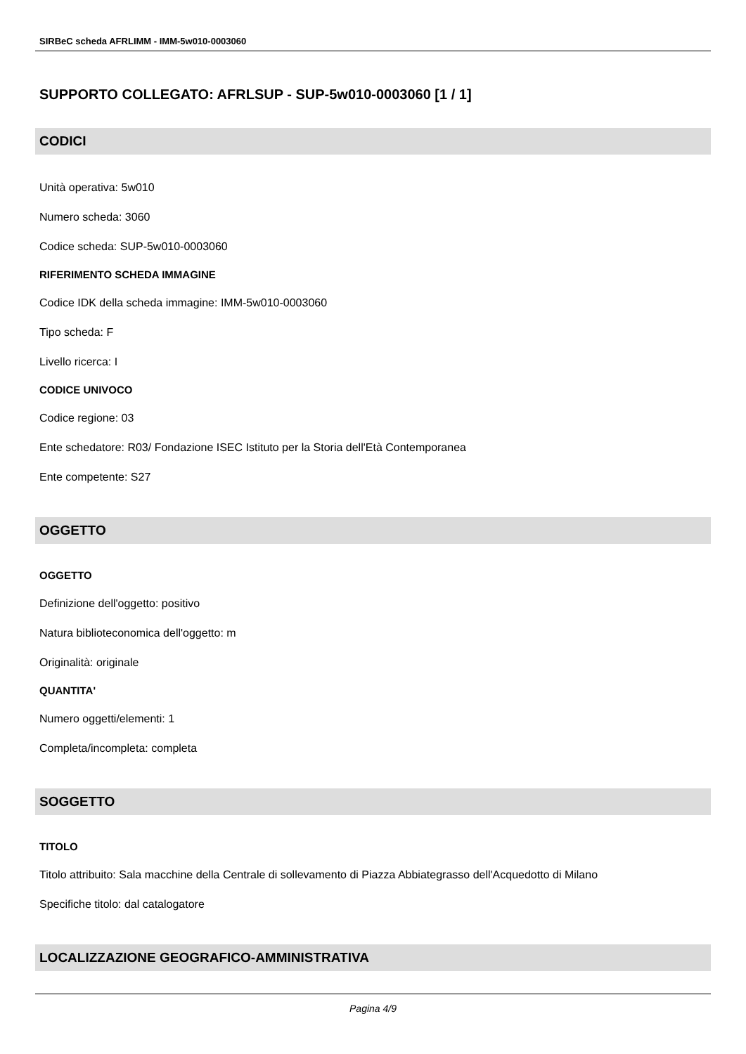SIRBeC scheda AFRLIMM - IMM-5w010-0003060
SUPPORTO COLLEGATO: AFRLSUP - SUP-5w010-0003060 [1 / 1]
CODICI
Unità operativa: 5w010
Numero scheda: 3060
Codice scheda: SUP-5w010-0003060
RIFERIMENTO SCHEDA IMMAGINE
Codice IDK della scheda immagine: IMM-5w010-0003060
Tipo scheda: F
Livello ricerca: I
CODICE UNIVOCO
Codice regione: 03
Ente schedatore: R03/ Fondazione ISEC Istituto per la Storia dell'Età Contemporanea
Ente competente: S27
OGGETTO
OGGETTO
Definizione dell'oggetto: positivo
Natura biblioteconomica dell'oggetto: m
Originalità: originale
QUANTITA'
Numero oggetti/elementi: 1
Completa/incompleta: completa
SOGGETTO
TITOLO
Titolo attribuito: Sala macchine della Centrale di sollevamento di Piazza Abbiategrasso dell'Acquedotto di Milano
Specifiche titolo: dal catalogatore
LOCALIZZAZIONE GEOGRAFICO-AMMINISTRATIVA
Pagina 4/9